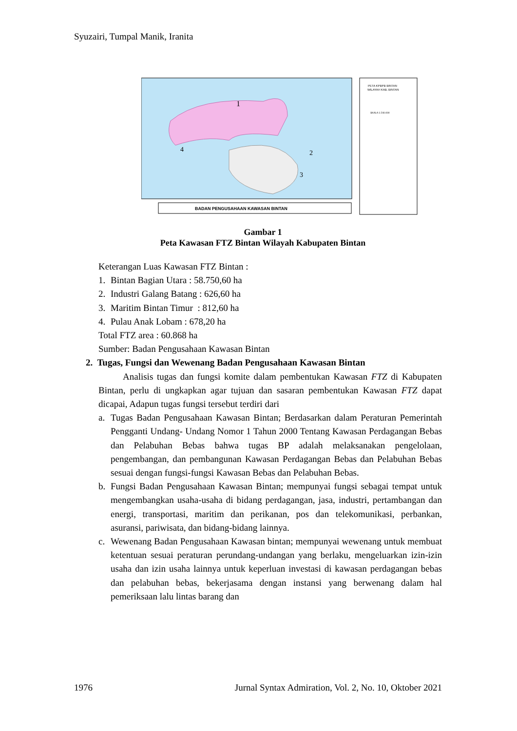Syuzairi, Tumpal Manik, Iranita
1
2
3
4
BADAN PENGUSAHAAN KAWASAN BINTAN
PETA KPBPB BINTAN
WILAYAH KAB. BINTAN
SKALA 1:240.000
Gambar 1
Peta Kawasan FTZ Bintan Wilayah Kabupaten Bintan
Keterangan Luas Kawasan FTZ Bintan :
1. Bintan Bagian Utara : 58.750,60 ha
2. Industri Galang Batang : 626,60 ha
3. Maritim Bintan Timur : 812,60 ha
4. Pulau Anak Lobam : 678,20 ha
Total FTZ area : 60.868 ha
Sumber: Badan Pengusahaan Kawasan Bintan
2. Tugas, Fungsi dan Wewenang Badan Pengusahaan Kawasan Bintan
Analisis tugas dan fungsi komite dalam pembentukan Kawasan FTZ di Kabupaten Bintan, perlu di ungkapkan agar tujuan dan sasaran pembentukan Kawasan FTZ dapat dicapai, Adapun tugas fungsi tersebut terdiri dari
a. Tugas Badan Pengusahaan Kawasan Bintan; Berdasarkan dalam Peraturan Pemerintah Pengganti Undang- Undang Nomor 1 Tahun 2000 Tentang Kawasan Perdagangan Bebas dan Pelabuhan Bebas bahwa tugas BP adalah melaksanakan pengelolaan, pengembangan, dan pembangunan Kawasan Perdagangan Bebas dan Pelabuhan Bebas sesuai dengan fungsi-fungsi Kawasan Bebas dan Pelabuhan Bebas.
b. Fungsi Badan Pengusahaan Kawasan Bintan; mempunyai fungsi sebagai tempat untuk mengembangkan usaha-usaha di bidang perdagangan, jasa, industri, pertambangan dan energi, transportasi, maritim dan perikanan, pos dan telekomunikasi, perbankan, asuransi, pariwisata, dan bidang-bidang lainnya.
c. Wewenang Badan Pengusahaan Kawasan bintan; mempunyai wewenang untuk membuat ketentuan sesuai peraturan perundang-undangan yang berlaku, mengeluarkan izin-izin usaha dan izin usaha lainnya untuk keperluan investasi di kawasan perdagangan bebas dan pelabuhan bebas, bekerjasama dengan instansi yang berwenang dalam hal pemeriksaan lalu lintas barang dan
1976 Jurnal Syntax Admiration, Vol. 2, No. 10, Oktober 2021